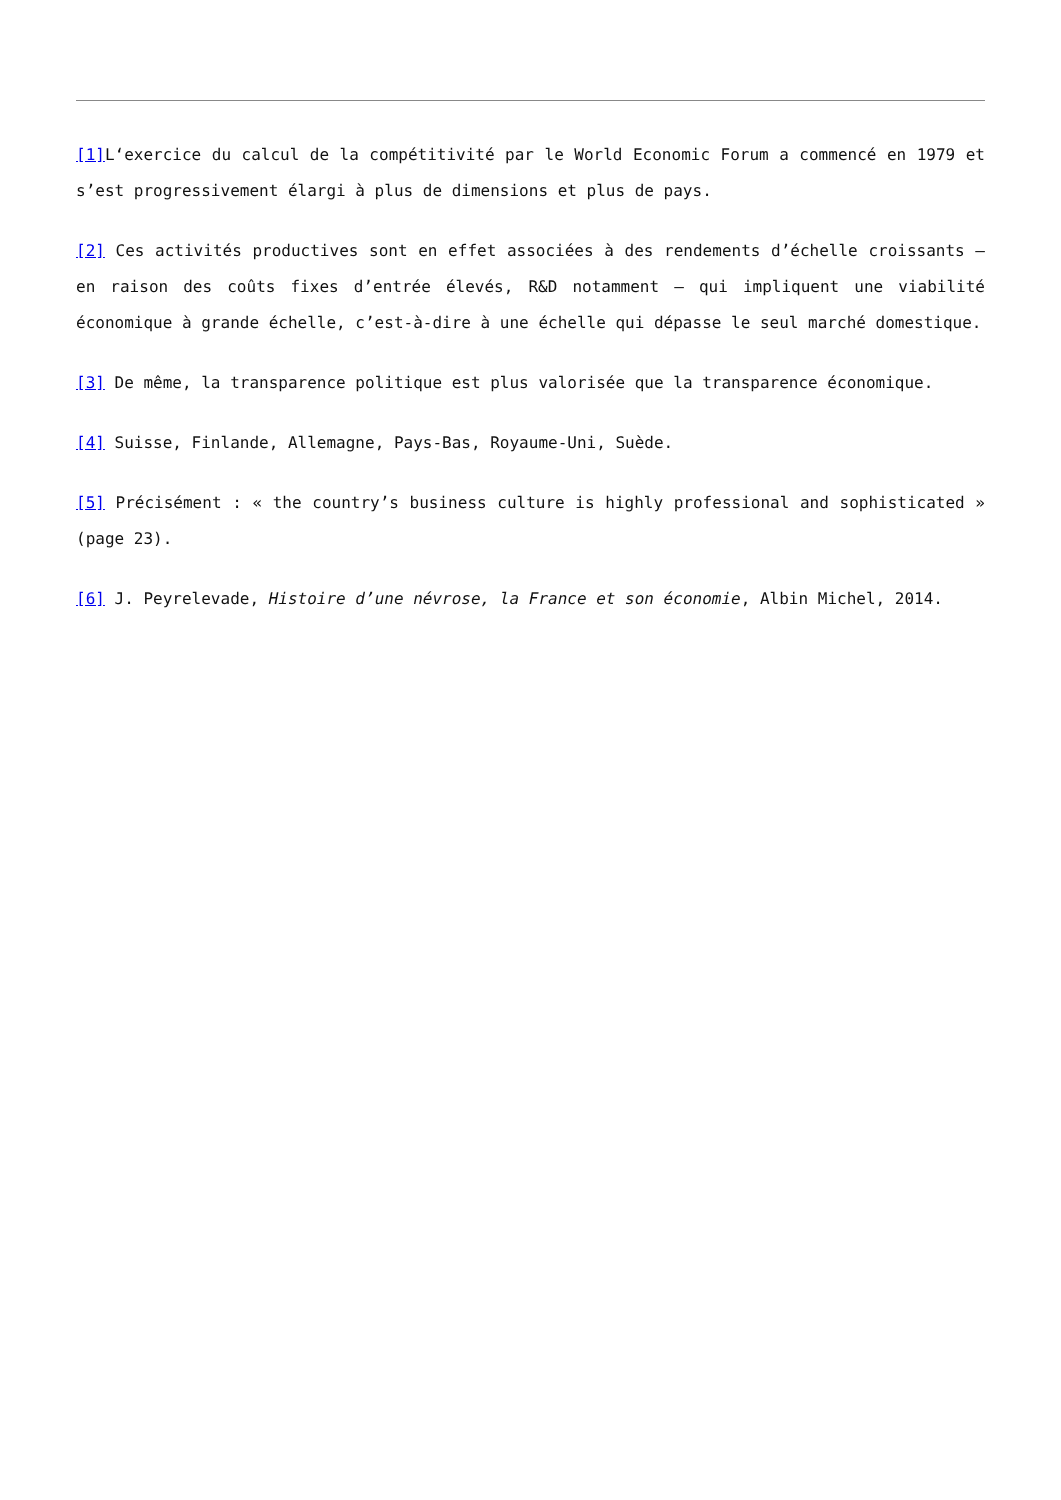[1] L‘exercice du calcul de la compétitivité par le World Economic Forum a commencé en 1979 et s’est progressivement élargi à plus de dimensions et plus de pays.
[2] Ces activités productives sont en effet associées à des rendements d’échelle croissants – en raison des coûts fixes d’entrée élevés, R&D notamment – qui impliquent une viabilité économique à grande échelle, c’est-à-dire à une échelle qui dépasse le seul marché domestique.
[3] De même, la transparence politique est plus valorisée que la transparence économique.
[4] Suisse, Finlande, Allemagne, Pays-Bas, Royaume-Uni, Suède.
[5] Précisément : « the country’s business culture is highly professional and sophisticated » (page 23).
[6] J. Peyrelevade, Histoire d’une névrose, la France et son économie, Albin Michel, 2014.